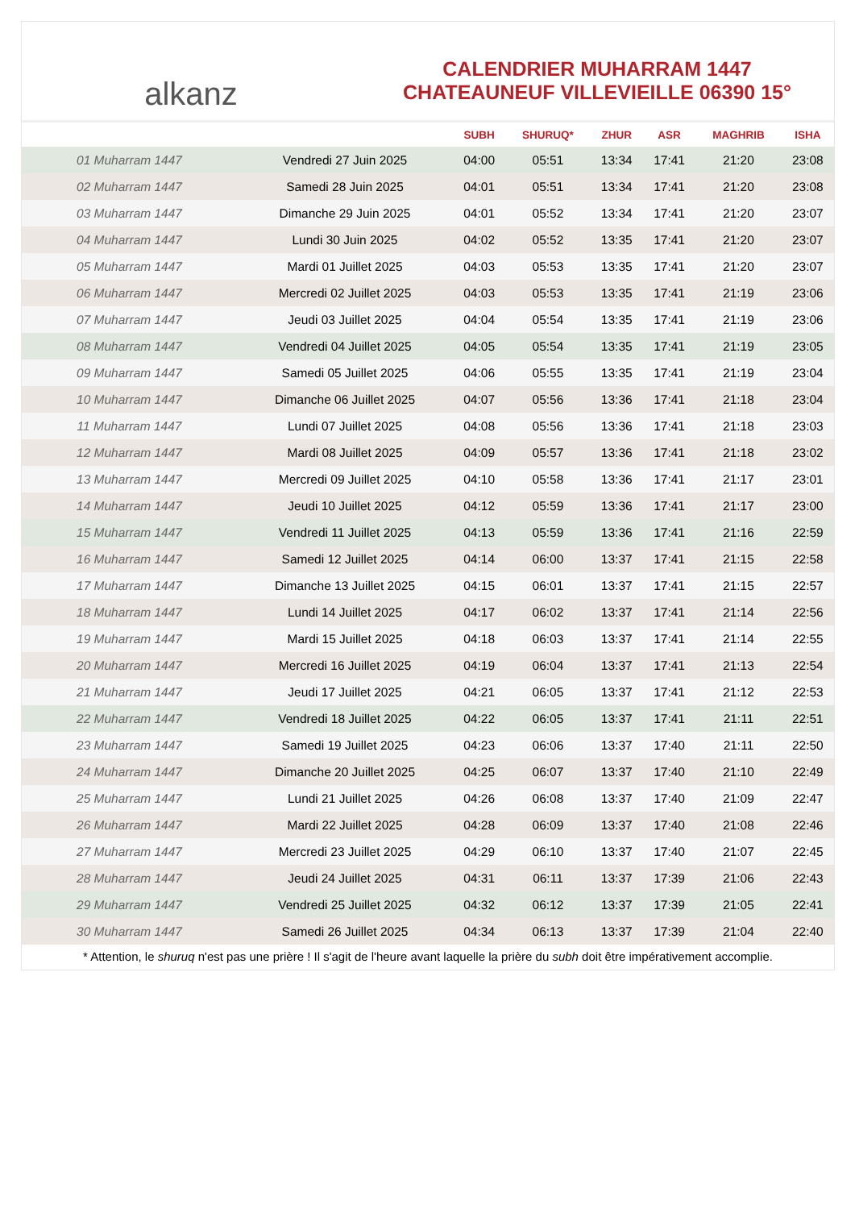alkanz
CALENDRIER MUHARRAM 1447
CHATEAUNEUF VILLEVIEILLE 06390 15°
| | | SUBH | SHURUQ* | ZHUR | ASR | MAGHRIB | ISHA |
| --- | --- | --- | --- | --- | --- | --- | --- |
| 01 Muharram 1447 | Vendredi 27 Juin 2025 | 04:00 | 05:51 | 13:34 | 17:41 | 21:20 | 23:08 |
| 02 Muharram 1447 | Samedi 28 Juin 2025 | 04:01 | 05:51 | 13:34 | 17:41 | 21:20 | 23:08 |
| 03 Muharram 1447 | Dimanche 29 Juin 2025 | 04:01 | 05:52 | 13:34 | 17:41 | 21:20 | 23:07 |
| 04 Muharram 1447 | Lundi 30 Juin 2025 | 04:02 | 05:52 | 13:35 | 17:41 | 21:20 | 23:07 |
| 05 Muharram 1447 | Mardi 01 Juillet 2025 | 04:03 | 05:53 | 13:35 | 17:41 | 21:20 | 23:07 |
| 06 Muharram 1447 | Mercredi 02 Juillet 2025 | 04:03 | 05:53 | 13:35 | 17:41 | 21:19 | 23:06 |
| 07 Muharram 1447 | Jeudi 03 Juillet 2025 | 04:04 | 05:54 | 13:35 | 17:41 | 21:19 | 23:06 |
| 08 Muharram 1447 | Vendredi 04 Juillet 2025 | 04:05 | 05:54 | 13:35 | 17:41 | 21:19 | 23:05 |
| 09 Muharram 1447 | Samedi 05 Juillet 2025 | 04:06 | 05:55 | 13:35 | 17:41 | 21:19 | 23:04 |
| 10 Muharram 1447 | Dimanche 06 Juillet 2025 | 04:07 | 05:56 | 13:36 | 17:41 | 21:18 | 23:04 |
| 11 Muharram 1447 | Lundi 07 Juillet 2025 | 04:08 | 05:56 | 13:36 | 17:41 | 21:18 | 23:03 |
| 12 Muharram 1447 | Mardi 08 Juillet 2025 | 04:09 | 05:57 | 13:36 | 17:41 | 21:18 | 23:02 |
| 13 Muharram 1447 | Mercredi 09 Juillet 2025 | 04:10 | 05:58 | 13:36 | 17:41 | 21:17 | 23:01 |
| 14 Muharram 1447 | Jeudi 10 Juillet 2025 | 04:12 | 05:59 | 13:36 | 17:41 | 21:17 | 23:00 |
| 15 Muharram 1447 | Vendredi 11 Juillet 2025 | 04:13 | 05:59 | 13:36 | 17:41 | 21:16 | 22:59 |
| 16 Muharram 1447 | Samedi 12 Juillet 2025 | 04:14 | 06:00 | 13:37 | 17:41 | 21:15 | 22:58 |
| 17 Muharram 1447 | Dimanche 13 Juillet 2025 | 04:15 | 06:01 | 13:37 | 17:41 | 21:15 | 22:57 |
| 18 Muharram 1447 | Lundi 14 Juillet 2025 | 04:17 | 06:02 | 13:37 | 17:41 | 21:14 | 22:56 |
| 19 Muharram 1447 | Mardi 15 Juillet 2025 | 04:18 | 06:03 | 13:37 | 17:41 | 21:14 | 22:55 |
| 20 Muharram 1447 | Mercredi 16 Juillet 2025 | 04:19 | 06:04 | 13:37 | 17:41 | 21:13 | 22:54 |
| 21 Muharram 1447 | Jeudi 17 Juillet 2025 | 04:21 | 06:05 | 13:37 | 17:41 | 21:12 | 22:53 |
| 22 Muharram 1447 | Vendredi 18 Juillet 2025 | 04:22 | 06:05 | 13:37 | 17:41 | 21:11 | 22:51 |
| 23 Muharram 1447 | Samedi 19 Juillet 2025 | 04:23 | 06:06 | 13:37 | 17:40 | 21:11 | 22:50 |
| 24 Muharram 1447 | Dimanche 20 Juillet 2025 | 04:25 | 06:07 | 13:37 | 17:40 | 21:10 | 22:49 |
| 25 Muharram 1447 | Lundi 21 Juillet 2025 | 04:26 | 06:08 | 13:37 | 17:40 | 21:09 | 22:47 |
| 26 Muharram 1447 | Mardi 22 Juillet 2025 | 04:28 | 06:09 | 13:37 | 17:40 | 21:08 | 22:46 |
| 27 Muharram 1447 | Mercredi 23 Juillet 2025 | 04:29 | 06:10 | 13:37 | 17:40 | 21:07 | 22:45 |
| 28 Muharram 1447 | Jeudi 24 Juillet 2025 | 04:31 | 06:11 | 13:37 | 17:39 | 21:06 | 22:43 |
| 29 Muharram 1447 | Vendredi 25 Juillet 2025 | 04:32 | 06:12 | 13:37 | 17:39 | 21:05 | 22:41 |
| 30 Muharram 1447 | Samedi 26 Juillet 2025 | 04:34 | 06:13 | 13:37 | 17:39 | 21:04 | 22:40 |
* Attention, le shuruq n'est pas une prière ! Il s'agit de l'heure avant laquelle la prière du subh doit être impérativement accomplie.